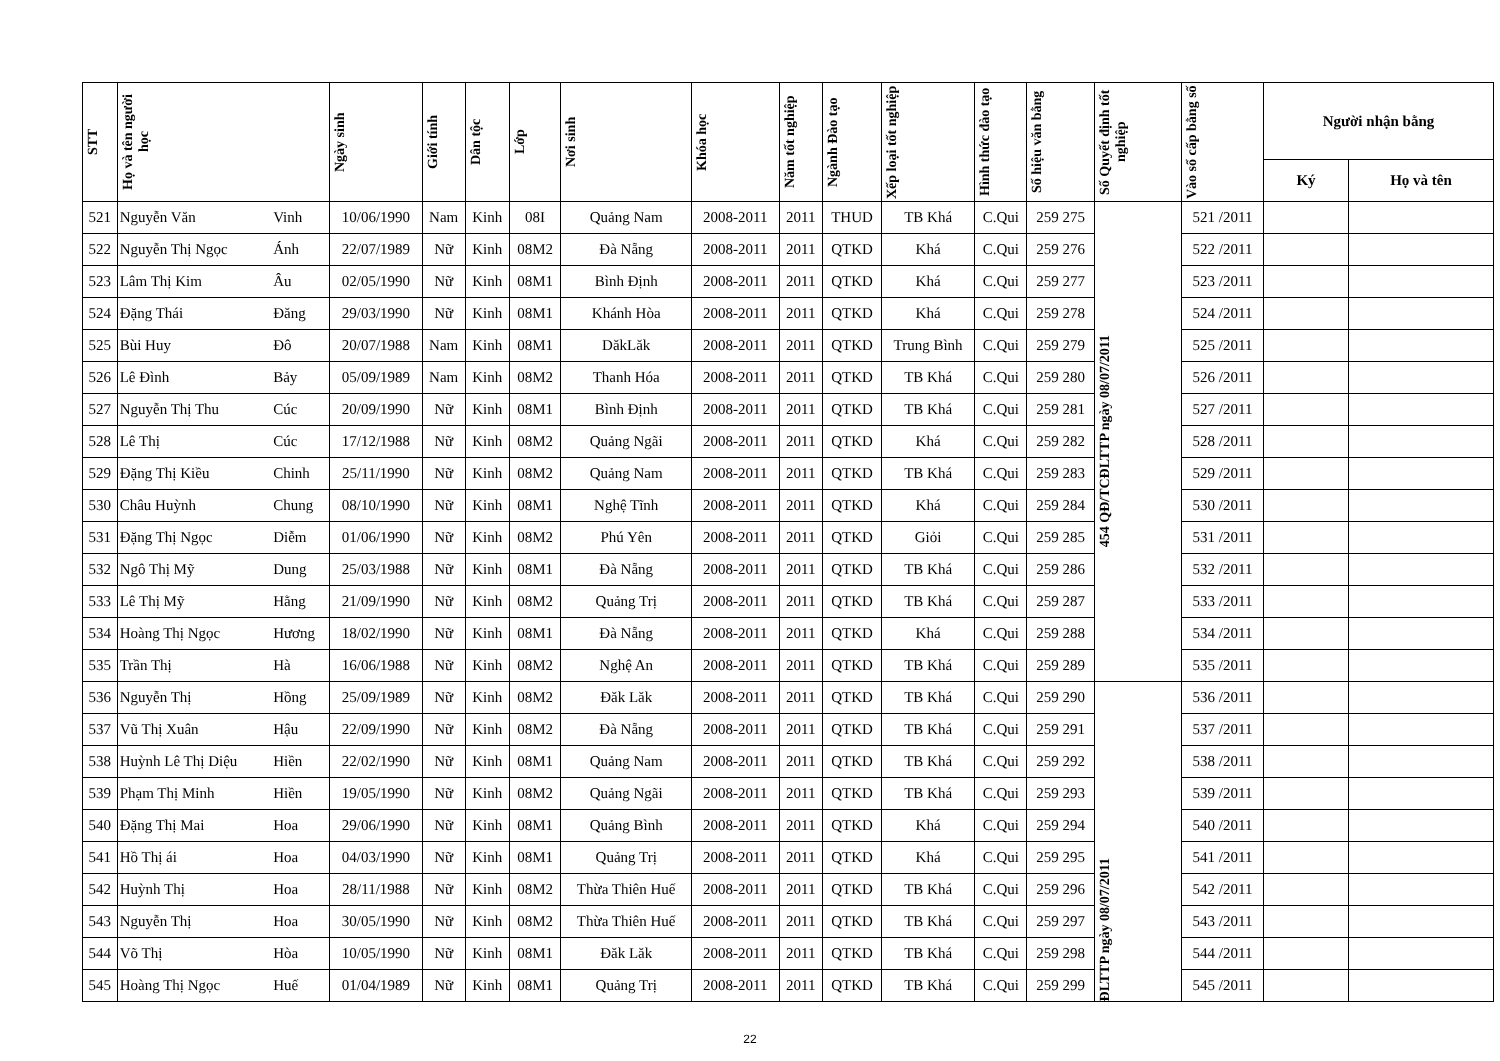| STT | Họ và tên người học | | Ngày sinh | Giới tính | Dân tộc | Lớp | Nơi sinh | Khóa học | Năm tốt nghiệp | Ngành Đào tạo | Xếp loại tốt nghiệp | Hình thức đào tạo | Số hiệu văn bằng | Số Quyết định tốt nghiệp | Vào sổ cấp bằng số | Người nhận bằng | |
| --- | --- | --- | --- | --- | --- | --- | --- | --- | --- | --- | --- | --- | --- | --- | --- | --- | --- |
| | | | | | | | | | | | | | | | | Ký | Họ và tên |
| 521 | Nguyễn Văn | Vinh | 10/06/1990 | Nam | Kinh | 08I | Quảng Nam | 2008-2011 | 2011 | THUD | TB Khá | C.Qui | 259 275 | 454 QĐ/TCĐLTTP ngày 08/07/2011 | 521 /2011 | | |
| 522 | Nguyễn Thị Ngọc | Ánh | 22/07/1989 | Nữ | Kinh | 08M2 | Đà Nẵng | 2008-2011 | 2011 | QTKD | Khá | C.Qui | 259 276 | | 522 /2011 | | |
| 523 | Lâm Thị Kim | Âu | 02/05/1990 | Nữ | Kinh | 08M1 | Bình Định | 2008-2011 | 2011 | QTKD | Khá | C.Qui | 259 277 | | 523 /2011 | | |
| 524 | Đặng Thái | Đăng | 29/03/1990 | Nữ | Kinh | 08M1 | Khánh Hòa | 2008-2011 | 2011 | QTKD | Khá | C.Qui | 259 278 | | 524 /2011 | | |
| 525 | Bùi Huy | Đô | 20/07/1988 | Nam | Kinh | 08M1 | DăkLăk | 2008-2011 | 2011 | QTKD | Trung Bình | C.Qui | 259 279 | | 525 /2011 | | |
| 526 | Lê Đình | Bảy | 05/09/1989 | Nam | Kinh | 08M2 | Thanh Hóa | 2008-2011 | 2011 | QTKD | TB Khá | C.Qui | 259 280 | | 526 /2011 | | |
| 527 | Nguyễn Thị Thu | Cúc | 20/09/1990 | Nữ | Kinh | 08M1 | Bình Định | 2008-2011 | 2011 | QTKD | TB Khá | C.Qui | 259 281 | | 527 /2011 | | |
| 528 | Lê Thị | Cúc | 17/12/1988 | Nữ | Kinh | 08M2 | Quảng Ngãi | 2008-2011 | 2011 | QTKD | Khá | C.Qui | 259 282 | | 528 /2011 | | |
| 529 | Đặng Thị Kiều | Chinh | 25/11/1990 | Nữ | Kinh | 08M2 | Quảng Nam | 2008-2011 | 2011 | QTKD | TB Khá | C.Qui | 259 283 | | 529 /2011 | | |
| 530 | Châu Huỳnh | Chung | 08/10/1990 | Nữ | Kinh | 08M1 | Nghệ Tĩnh | 2008-2011 | 2011 | QTKD | Khá | C.Qui | 259 284 | | 530 /2011 | | |
| 531 | Đặng Thị Ngọc | Diễm | 01/06/1990 | Nữ | Kinh | 08M2 | Phú Yên | 2008-2011 | 2011 | QTKD | Giỏi | C.Qui | 259 285 | | 531 /2011 | | |
| 532 | Ngô Thị Mỹ | Dung | 25/03/1988 | Nữ | Kinh | 08M1 | Đà Nẵng | 2008-2011 | 2011 | QTKD | TB Khá | C.Qui | 259 286 | | 532 /2011 | | |
| 533 | Lê Thị Mỹ | Hằng | 21/09/1990 | Nữ | Kinh | 08M2 | Quảng Trị | 2008-2011 | 2011 | QTKD | TB Khá | C.Qui | 259 287 | | 533 /2011 | | |
| 534 | Hoàng Thị Ngọc | Hương | 18/02/1990 | Nữ | Kinh | 08M1 | Đà Nẵng | 2008-2011 | 2011 | QTKD | Khá | C.Qui | 259 288 | | 534 /2011 | | |
| 535 | Trần Thị | Hà | 16/06/1988 | Nữ | Kinh | 08M2 | Nghệ An | 2008-2011 | 2011 | QTKD | TB Khá | C.Qui | 259 289 | | 535 /2011 | | |
| 536 | Nguyễn Thị | Hồng | 25/09/1989 | Nữ | Kinh | 08M2 | Đăk Lăk | 2008-2011 | 2011 | QTKD | TB Khá | C.Qui | 259 290 | ĐLTTP ngày 08/07/2011 | 536 /2011 | | |
| 537 | Vũ Thị Xuân | Hậu | 22/09/1990 | Nữ | Kinh | 08M2 | Đà Nẵng | 2008-2011 | 2011 | QTKD | TB Khá | C.Qui | 259 291 | | 537 /2011 | | |
| 538 | Huỳnh Lê Thị Diệu | Hiền | 22/02/1990 | Nữ | Kinh | 08M1 | Quảng Nam | 2008-2011 | 2011 | QTKD | TB Khá | C.Qui | 259 292 | | 538 /2011 | | |
| 539 | Phạm Thị Minh | Hiền | 19/05/1990 | Nữ | Kinh | 08M2 | Quảng Ngãi | 2008-2011 | 2011 | QTKD | TB Khá | C.Qui | 259 293 | | 539 /2011 | | |
| 540 | Đặng Thị Mai | Hoa | 29/06/1990 | Nữ | Kinh | 08M1 | Quảng Bình | 2008-2011 | 2011 | QTKD | Khá | C.Qui | 259 294 | | 540 /2011 | | |
| 541 | Hồ Thị ái | Hoa | 04/03/1990 | Nữ | Kinh | 08M1 | Quảng Trị | 2008-2011 | 2011 | QTKD | Khá | C.Qui | 259 295 | | 541 /2011 | | |
| 542 | Huỳnh Thị | Hoa | 28/11/1988 | Nữ | Kinh | 08M2 | Thừa Thiên Huế | 2008-2011 | 2011 | QTKD | TB Khá | C.Qui | 259 296 | | 542 /2011 | | |
| 543 | Nguyễn Thị | Hoa | 30/05/1990 | Nữ | Kinh | 08M2 | Thừa Thiên Huế | 2008-2011 | 2011 | QTKD | TB Khá | C.Qui | 259 297 | | 543 /2011 | | |
| 544 | Võ Thị | Hòa | 10/05/1990 | Nữ | Kinh | 08M1 | Đăk Lăk | 2008-2011 | 2011 | QTKD | TB Khá | C.Qui | 259 298 | | 544 /2011 | | |
| 545 | Hoàng Thị Ngọc | Huế | 01/04/1989 | Nữ | Kinh | 08M1 | Quảng Trị | 2008-2011 | 2011 | QTKD | TB Khá | C.Qui | 259 299 | | 545 /2011 | | |
22